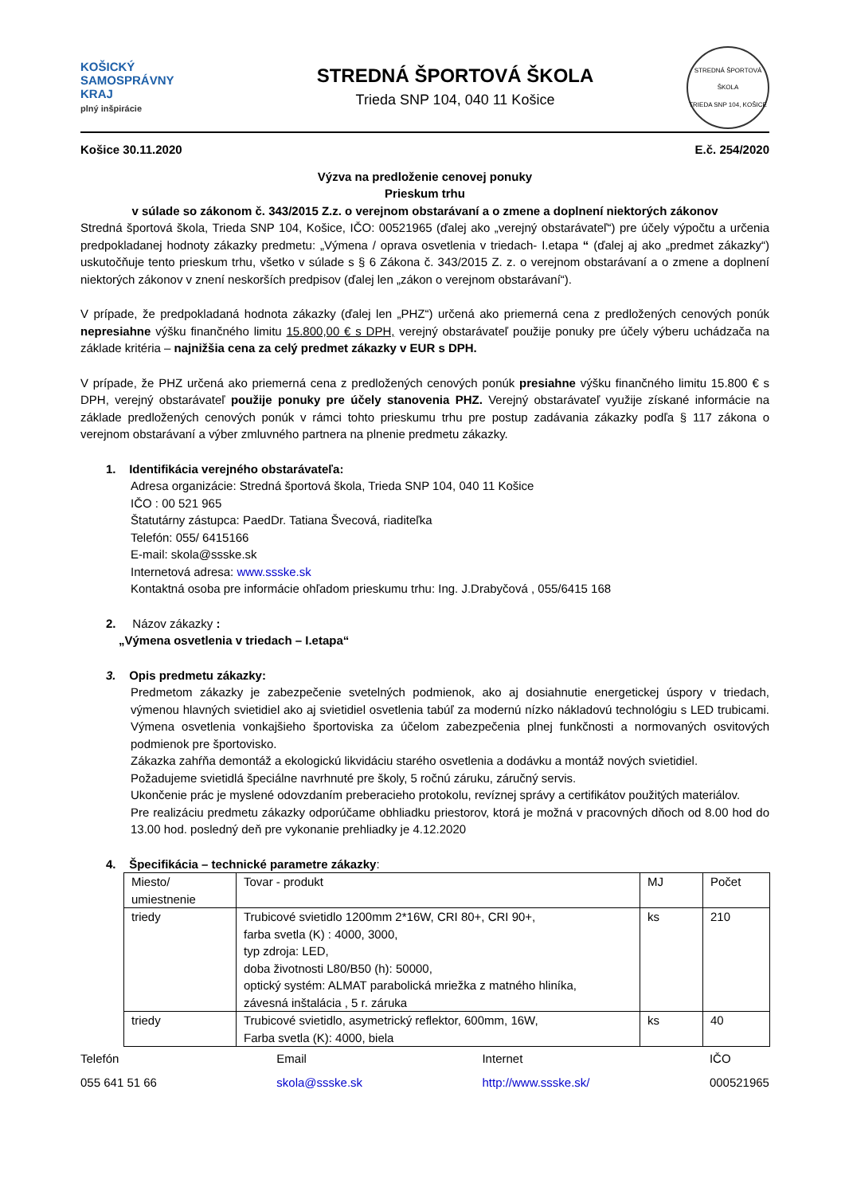KOŠICKÝ
SAMOSPRÁVNY
KRAJ
plný inšpirácie
STREDNÁ ŠPORTOVÁ ŠKOLA
Trieda SNP 104, 040 11 Košice
STREDNÁ ŠPORTOVÁ ŠKOLA
TRIEDA SNP 104, KOŠICE
Košice 30.11.2020 E.č. 254/2020
Výzva na predloženie cenovej ponuky
Prieskum trhu
v súlade so zákonom č. 343/2015 Z.z. o verejnom obstarávaní a o zmene a doplnení niektorých zákonov
Stredná športová škola, Trieda SNP 104, Košice, IČO: 00521965 (ďalej ako „verejný obstarávateľ“) pre účely výpočtu a určenia predpokladanej hodnoty zákazky predmetu: „Výmena / oprava osvetlenia v triedach- I.etapa “ (ďalej aj ako „predmet zákazky“) uskutočňuje tento prieskum trhu, všetko v súlade s § 6 Zákona č. 343/2015 Z. z. o verejnom obstarávaní a o zmene a doplnení niektorých zákonov v znení neskorších predpisov (ďalej len „zákon o verejnom obstarávaní“).
V prípade, že predpokladaná hodnota zákazky (ďalej len „PHZ“) určená ako priemerná cena z predložených cenových ponúk nepresiahne výšku finančného limitu 15.800,00 € s DPH, verejný obstarávateľ použije ponuky pre účely výberu uchádzača na základe kritéria – najnižšia cena za celý predmet zákazky v EUR s DPH.
V prípade, že PHZ určená ako priemerná cena z predložených cenových ponúk presiahne výšku finančného limitu 15.800 € s DPH, verejný obstarávateľ použije ponuky pre účely stanovenia PHZ. Verejný obstarávateľ využije získané informácie na základe predložených cenových ponúk v rámci tohto prieskumu trhu pre postup zadávania zákazky podľa § 117 zákona o verejnom obstarávaní a výber zmluvného partnera na plnenie predmetu zákazky.
1. Identifikácia verejného obstarávateľa:
Adresa organizácie: Stredná športová škola, Trieda SNP 104, 040 11 Košice
IČO : 00 521 965
Štatutárny zástupca: PaedDr. Tatiana Švecová, riaditeľka
Telefón: 055/ 6415166
E-mail: skola@ssske.sk
Internetová adresa: www.ssske.sk
Kontaktná osoba pre informácie ohľadom prieskumu trhu: Ing. J.Drabyčová , 055/6415 168
2. Názov zákazky :
„Výmena osvetlenia v triedach – I.etapa“
3. Opis predmetu zákazky:
Predmetom zákazky je zabezpečenie svetelných podmienok, ako aj dosiahnutie energetickej úspory v triedach, výmenou hlavných svietidiel ako aj svietidiel osvetlenia tabúľ za modernú nízko nákladovú technológiu s LED trubicami. Výmena osvetlenia vonkajšieho športoviska za účelom zabezpečenia plnej funkčnosti a normovaných osvitových podmienok pre športovisko.
Zákazka zahŕňa demontáž a ekologickú likvidáciu starého osvetlenia a dodávku a montáž nových svietidiel.
Požadujeme svietidlá špeciálne navrhnuté pre školy, 5 ročnú záruku, záručný servis.
Ukončenie prác je myslené odovzdaním preberacieho protokolu, revíznej správy a certifikátov použitých materiálov.
Pre realizáciu predmetu zákazky odporúčame obhliadku priestorov, ktorá je možná v pracovných dňoch od 8.00 hod do 13.00 hod. posledný deň pre vykonanie prehliadky je 4.12.2020
4. Špecifikácia – technické parametre zákazky:
| Miesto/ umiestnenie | Tovar - produkt | MJ | Počet |
| triedy | Trubicové svietidlo 1200mm 2*16W, CRI 80+, CRI 90+, farba svetla (K) : 4000, 3000, typ zdroja: LED, doba životnosti L80/B50 (h): 50000, optický systém: ALMAT parabolická mriežka z matného hliníka, závesná inštalácia , 5 r. záruka | ks | 210 |
| triedy | Trubicové svietidlo, asymetrický reflektor, 600mm, 16W, Farba svetla (K): 4000, biela | ks | 40 |
Telefón
055 641 51 66
Email
skola@ssske.sk
Internet
http://www.ssske.sk/
IČO
000521965